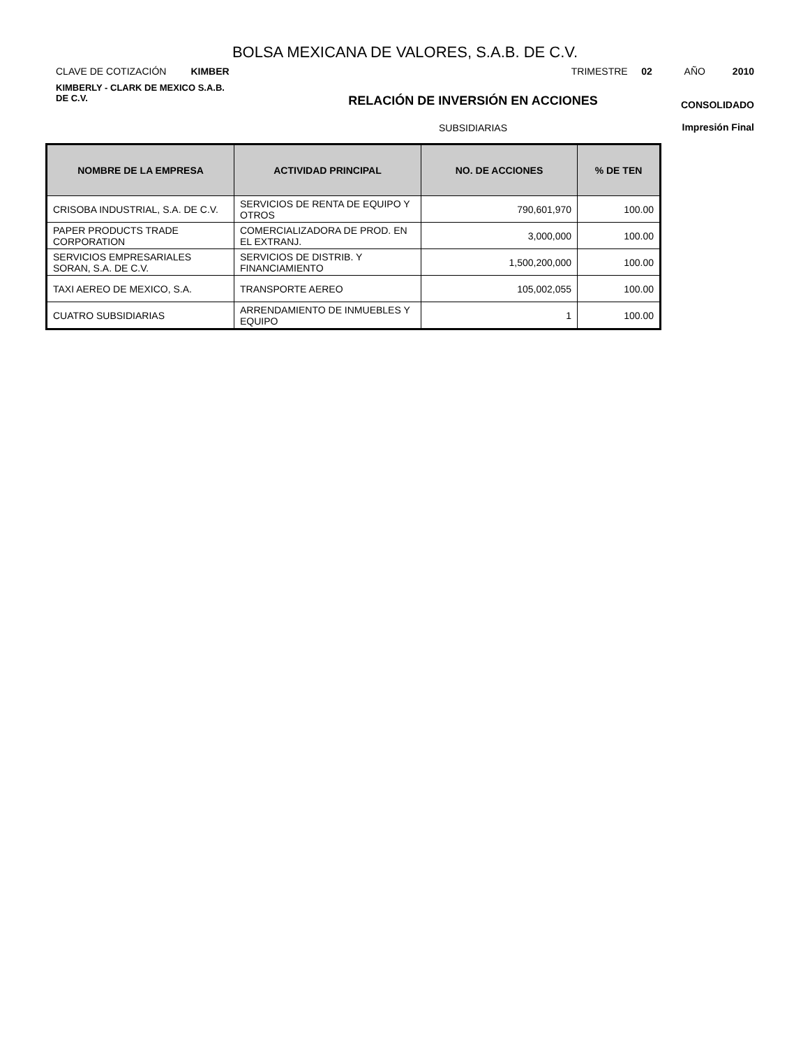BOLSA MEXICANA DE VALORES, S.A.B. DE C.V.
CLAVE DE COTIZACIÓN KIMBER TRIMESTRE 02 AÑO 2010
KIMBERLY - CLARK DE MEXICO S.A.B.
DE C.V.
RELACIÓN DE INVERSIÓN EN ACCIONES
SUBSIDIARIAS
CONSOLIDADO
Impresión Final
| NOMBRE DE LA EMPRESA | ACTIVIDAD PRINCIPAL | NO. DE ACCIONES | % DE TEN |
| --- | --- | --- | --- |
| CRISOBA INDUSTRIAL, S.A. DE C.V. | SERVICIOS DE RENTA DE EQUIPO Y OTROS | 790,601,970 | 100.00 |
| PAPER PRODUCTS TRADE CORPORATION | COMERCIALIZADORA DE PROD. EN EL EXTRANJ. | 3,000,000 | 100.00 |
| SERVICIOS EMPRESARIALES SORAN, S.A. DE C.V. | SERVICIOS DE DISTRIB. Y FINANCIAMIENTO | 1,500,200,000 | 100.00 |
| TAXI AEREO DE MEXICO, S.A. | TRANSPORTE AEREO | 105,002,055 | 100.00 |
| CUATRO SUBSIDIARIAS | ARRENDAMIENTO DE INMUEBLES Y EQUIPO | 1 | 100.00 |